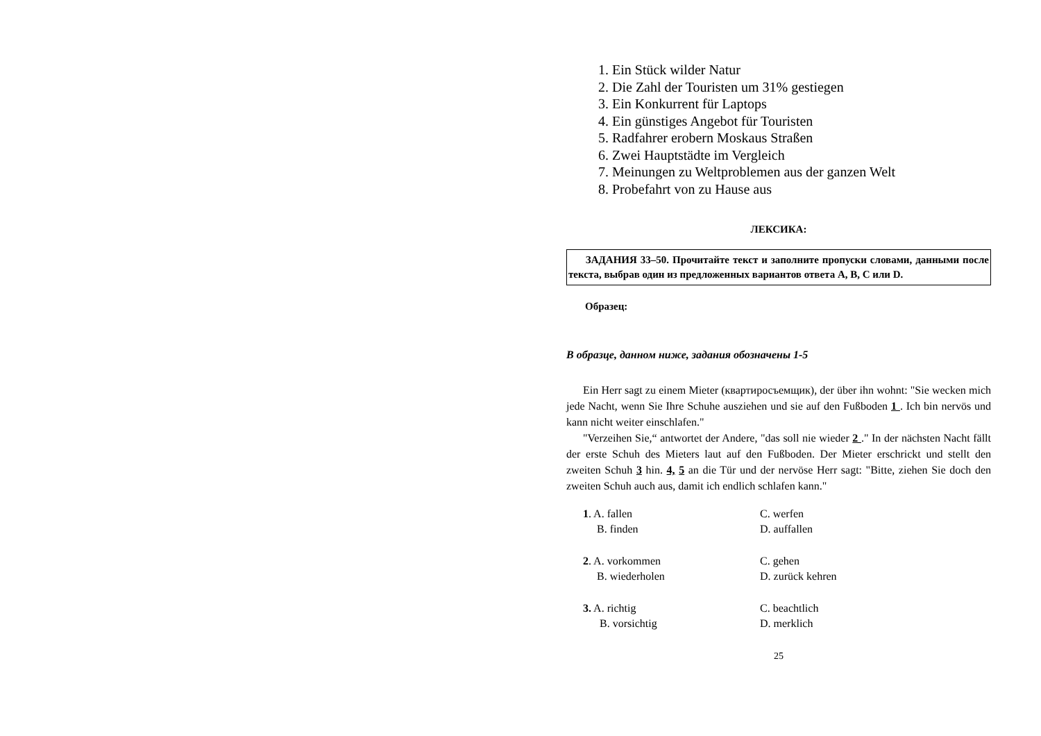1. Ein Stück wilder Natur
2. Die Zahl der Touristen um 31% gestiegen
3. Ein Konkurrent für Laptops
4. Ein günstiges Angebot für Touristen
5. Radfahrer erobern Moskaus Straßen
6. Zwei Hauptstädte im Vergleich
7. Meinungen zu Weltproblemen aus der ganzen Welt
8. Probefahrt von zu Hause aus
ЛЕКСИКА:
ЗАДАНИЯ 33–50. Прочитайте текст и заполните пропуски словами, данными после текста, выбрав один из предложенных вариантов ответа A, B, C или D.
Образец:
В образце, данном ниже, задания обозначены 1-5
Ein Herr sagt zu einem Mieter (квартиросъемщик), der über ihn wohnt: "Sie wecken mich jede Nacht, wenn Sie Ihre Schuhe ausziehen und sie auf den Fußboden 1 . Ich bin nervös und kann nicht weiter einschlafen."
"Verzeihen Sie,“ antwortet der Andere, "das soll nie wieder 2 ." In der nächsten Nacht fällt der erste Schuh des Mieters laut auf den Fußboden. Der Mieter erschrickt und stellt den zweiten Schuh 3 hin. 4, 5 an die Tür und der nervöse Herr sagt: "Bitte, ziehen Sie doch den zweiten Schuh auch aus, damit ich endlich schlafen kann."
| 1 . A. fallen | C. werfen |
| B. finden | D. auffallen |
| 2 . A. vorkommen | C. gehen |
| B. wiederholen | D. zurück kehren |
| 3. A. richtig | C. beachtlich |
| B. vorsichtig | D. merklich |
25